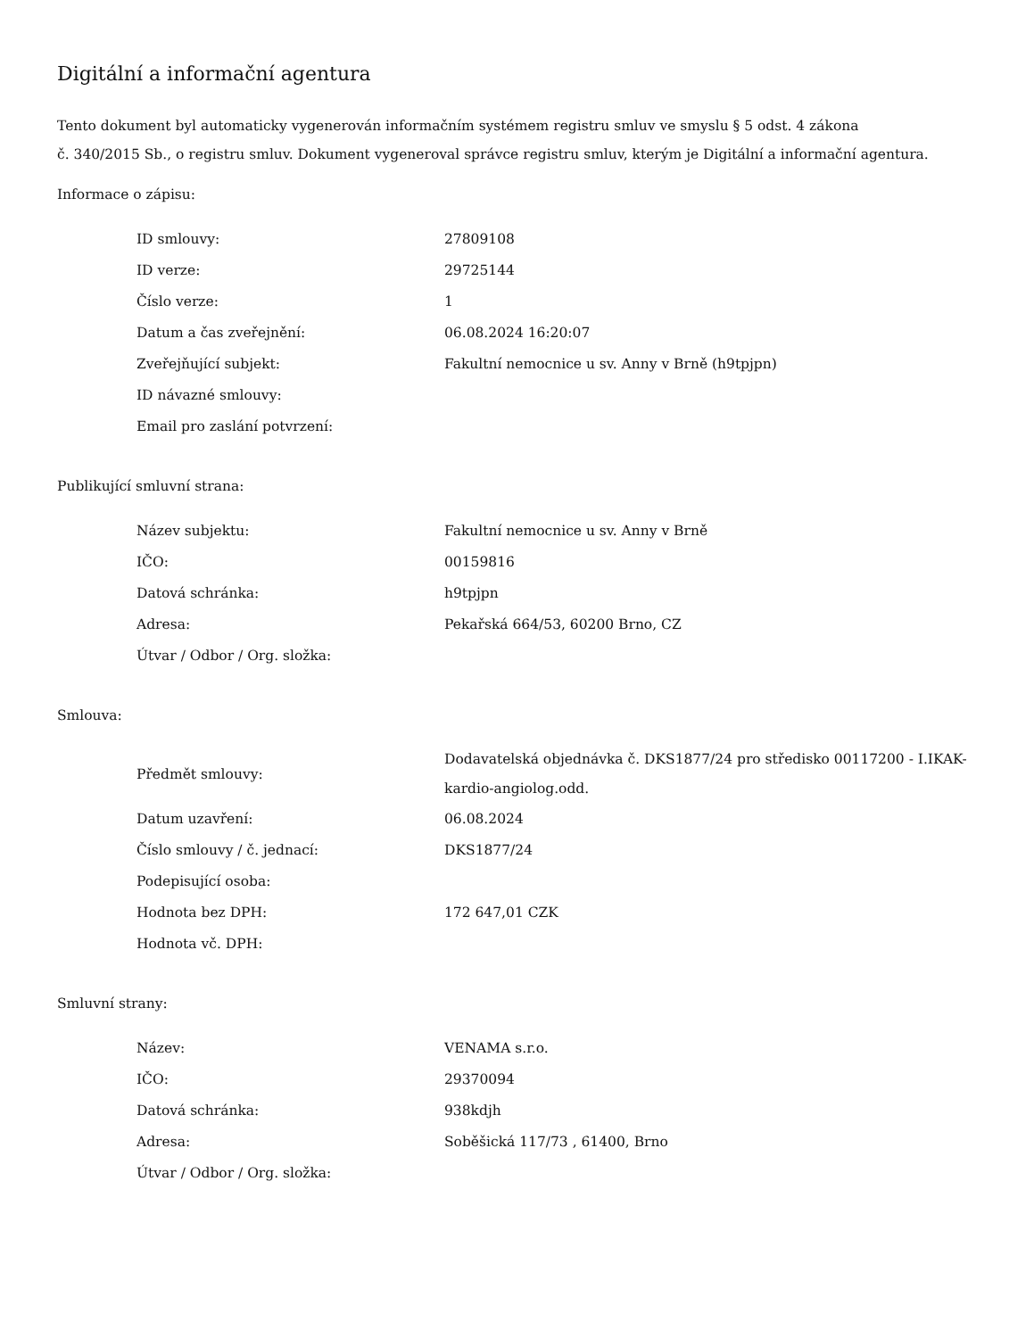Digitální a informační agentura
Tento dokument byl automaticky vygenerován informačním systémem registru smluv ve smyslu § 5 odst. 4 zákona
č. 340/2015 Sb., o registru smluv. Dokument vygeneroval správce registru smluv, kterým je Digitální a informační agentura.
Informace o zápisu:
| ID smlouvy: | 27809108 |
| ID verze: | 29725144 |
| Číslo verze: | 1 |
| Datum a čas zveřejnění: | 06.08.2024 16:20:07 |
| Zveřejňující subjekt: | Fakultní nemocnice u sv. Anny v Brně (h9tpjpn) |
| ID návazné smlouvy: | |
| Email pro zaslání potvrzení: | |
Publikující smluvní strana:
| Název subjektu: | Fakultní nemocnice u sv. Anny v Brně |
| IČO: | 00159816 |
| Datová schránka: | h9tpjpn |
| Adresa: | Pekařská 664/53, 60200 Brno, CZ |
| Útvar / Odbor / Org. složka: | |
Smlouva:
| Předmět smlouvy: | Dodavatelská objednávka č. DKS1877/24 pro středisko 00117200 - I.IKAK-kardio-angiolog.odd. |
| Datum uzavření: | 06.08.2024 |
| Číslo smlouvy / č. jednací: | DKS1877/24 |
| Podepisující osoba: | |
| Hodnota bez DPH: | 172 647,01 CZK |
| Hodnota vč. DPH: | |
Smluvní strany:
| Název: | VENAMA s.r.o. |
| IČO: | 29370094 |
| Datová schránka: | 938kdjh |
| Adresa: | Soběšická 117/73 , 61400, Brno |
| Útvar / Odbor / Org. složka: | |